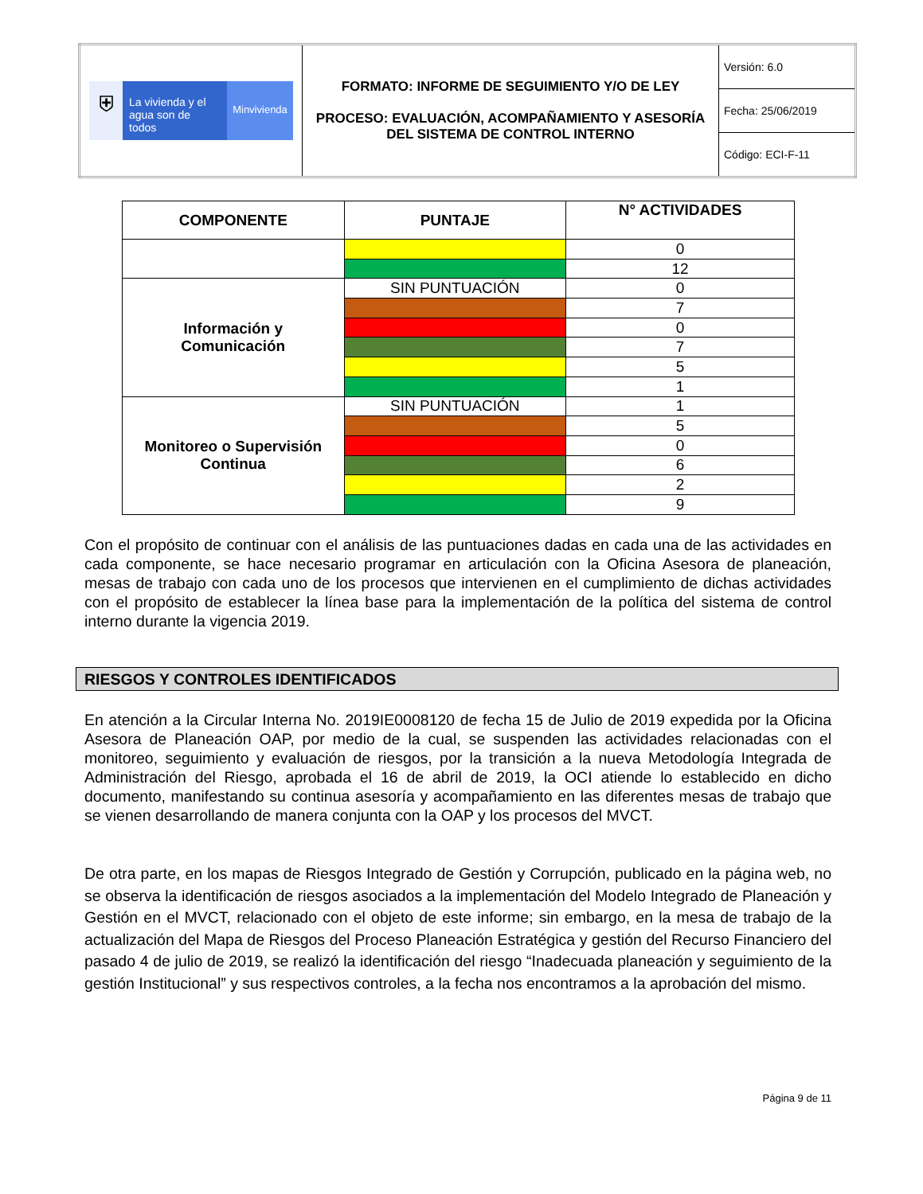| ⛨ La vivienda y el agua son de todos Minvivienda | FORMATO: INFORME DE SEGUIMIENTO Y/O DE LEY PROCESO: EVALUACIÓN, ACOMPAÑAMIENTO Y ASESORÍA DEL SISTEMA DE CONTROL INTERNO | Versión: 6.0 |
| | | Fecha: 25/06/2019 |
| | | Código: ECI-F-11 |
| COMPONENTE | PUNTAJE | N° ACTIVIDADES |
| --- | --- | --- |
| | | 0 |
| | | 12 |
| Información y Comunicación | SIN PUNTUACIÓN | 0 |
| | | 7 |
| | | 0 |
| | | 7 |
| | | 5 |
| | | 1 |
| Monitoreo o Supervisión Continua | SIN PUNTUACIÓN | 1 |
| | | 5 |
| | | 0 |
| | | 6 |
| | | 2 |
| | | 9 |
Con el propósito de continuar con el análisis de las puntuaciones dadas en cada una de las actividades en cada componente, se hace necesario programar en articulación con la Oficina Asesora de planeación, mesas de trabajo con cada uno de los procesos que intervienen en el cumplimiento de dichas actividades con el propósito de establecer la línea base para la implementación de la política del sistema de control interno durante la vigencia 2019.
RIESGOS Y CONTROLES IDENTIFICADOS
En atención a la Circular Interna No. 2019IE0008120 de fecha 15 de Julio de 2019 expedida por la Oficina Asesora de Planeación OAP, por medio de la cual, se suspenden las actividades relacionadas con el monitoreo, seguimiento y evaluación de riesgos, por la transición a la nueva Metodología Integrada de Administración del Riesgo, aprobada el 16 de abril de 2019, la OCI atiende lo establecido en dicho documento, manifestando su continua asesoría y acompañamiento en las diferentes mesas de trabajo que se vienen desarrollando de manera conjunta con la OAP y los procesos del MVCT.
De otra parte, en los mapas de Riesgos Integrado de Gestión y Corrupción, publicado en la página web, no se observa la identificación de riesgos asociados a la implementación del Modelo Integrado de Planeación y Gestión en el MVCT, relacionado con el objeto de este informe; sin embargo, en la mesa de trabajo de la actualización del Mapa de Riesgos del Proceso Planeación Estratégica y gestión del Recurso Financiero del pasado 4 de julio de 2019, se realizó la identificación del riesgo “Inadecuada planeación y seguimiento de la gestión Institucional” y sus respectivos controles, a la fecha nos encontramos a la aprobación del mismo.
Página 9 de 11